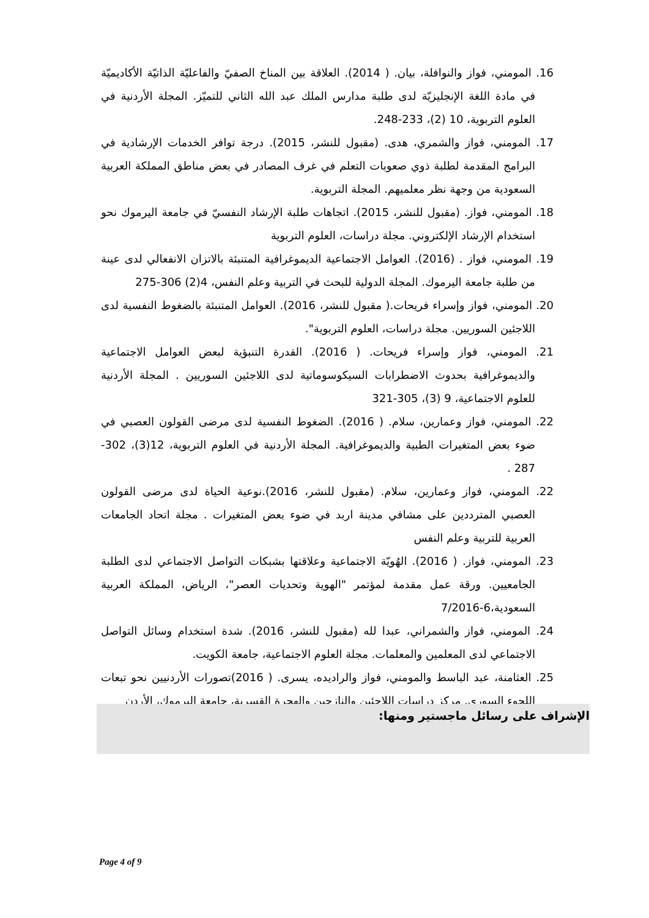16. المومني، فواز والنوافلة، بيان. ( 2014). العلاقة بين المناخ الصفيّ والفاعليّة الذاتيّة الأكاديميّة في مادة اللغة الإنجليزيّة لدى طلبة مدارس الملك عبد الله الثاني للتميّز. المجلة الأردنية في العلوم التربوية، 10 (2)، 233-248.
17. المومني، فواز والشمري، هدى. (مقبول للنشر، 2015). درجة توافر الخدمات الإرشادية في البرامج المقدمة لطلبة ذوي صعوبات التعلم في غرف المصادر في بعض مناطق المملكة العربية السعودية من وجهة نظر معلميهم. المجلة التربوية.
18. المومني، فواز. (مقبول للنشر، 2015). اتجاهات طلبة الإرشاد النفسيّ في جامعة اليرموك نحو استخدام الإرشاد الإلكتروني. مجلة دراسات، العلوم التربوية
19. المومني، فواز . (2016). العوامل الاجتماعية الديموغرافية المتنبئة بالاتزان الانفعالي لدى عينة من طلبة جامعة اليرموك. المجلة الدولية للبحث في التربية وعلم النفس، 4(2) 306-275
20. المومني، فواز وإسراء فريحات.( مقبول للنشر، 2016). العوامل المتنبئة بالضغوط النفسية لدى اللاجئين السوريين. مجلة دراسات، العلوم التربوية".
21. المومني، فواز وإسراء فريحات. ( 2016). القدرة التنبؤية لبعض العوامل الاجتماعية والديموغرافية بحدوث الاضطرابات السيكوسوماتية لدى اللاجئين السوريين . المجلة الأردنية للعلوم الاجتماعية، 9 (3)، 305-321
22. المومني، فواز وعمارين، سلام. ( 2016). الضغوط النفسية لدى مرضى القولون العصبي في ضوء بعض المتغيرات الطبية والديموغرافية. المجلة الأردنية في العلوم التربوية، 12(3)، 302-287 .
22. المومني، فواز وعمارين، سلام. (مقبول للنشر، 2016).نوعية الحياة لدى مرضى القولون العصبي المترددين على مشافي مدينة اربد في ضوء بعض المتغيرات . مجلة اتحاد الجامعات العربية للتربية وعلم النفس
23. المومني، فواز. ( 2016). الهُويّة الاجتماعية وعلاقتها بشبكات التواصل الاجتماعي لدى الطلبة الجامعيين. ورقة عمل مقدمة لمؤتمر "الهوية وتحديات العصر"، الرياض، المملكة العربية السعودية،6-7/2016
24. المومني، فواز والشمراني، عبدا لله (مقبول للنشر، 2016). شدة استخدام وسائل التواصل الاجتماعي لدى المعلمين والمعلمات. مجلة العلوم الاجتماعية، جامعة الكويت.
25. العثامنة، عبد الباسط والمومني، فواز والراديده، يسرى. ( 2016)تصورات الأردنيين نحو تبعات اللجوء السوري. مركز دراسات اللاجئين والنازحين والهجرة القسرية، جامعة اليرموك، الأردن
الإشراف على رسائل ماجستير ومنها:
Page 4 of 9